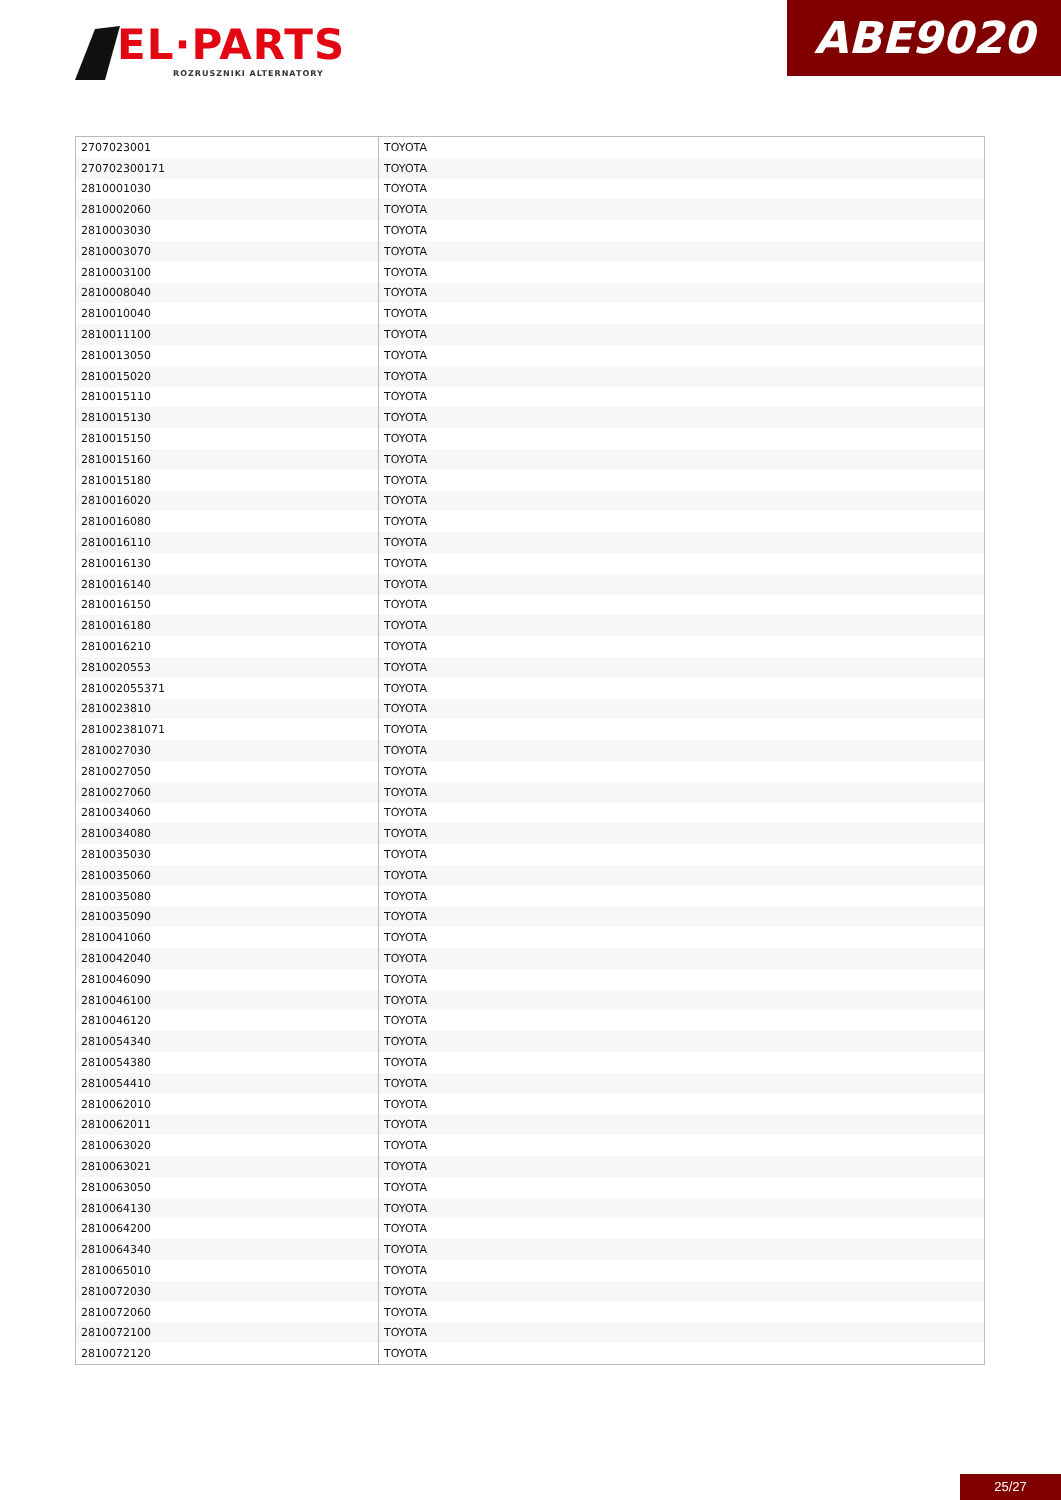EL·PARTS
ROZRUSZNIKI ALTERNATORY
ABE9020
| 2707023001 | TOYOTA |
| 270702300171 | TOYOTA |
| 2810001030 | TOYOTA |
| 2810002060 | TOYOTA |
| 2810003030 | TOYOTA |
| 2810003070 | TOYOTA |
| 2810003100 | TOYOTA |
| 2810008040 | TOYOTA |
| 2810010040 | TOYOTA |
| 2810011100 | TOYOTA |
| 2810013050 | TOYOTA |
| 2810015020 | TOYOTA |
| 2810015110 | TOYOTA |
| 2810015130 | TOYOTA |
| 2810015150 | TOYOTA |
| 2810015160 | TOYOTA |
| 2810015180 | TOYOTA |
| 2810016020 | TOYOTA |
| 2810016080 | TOYOTA |
| 2810016110 | TOYOTA |
| 2810016130 | TOYOTA |
| 2810016140 | TOYOTA |
| 2810016150 | TOYOTA |
| 2810016180 | TOYOTA |
| 2810016210 | TOYOTA |
| 2810020553 | TOYOTA |
| 281002055371 | TOYOTA |
| 2810023810 | TOYOTA |
| 281002381071 | TOYOTA |
| 2810027030 | TOYOTA |
| 2810027050 | TOYOTA |
| 2810027060 | TOYOTA |
| 2810034060 | TOYOTA |
| 2810034080 | TOYOTA |
| 2810035030 | TOYOTA |
| 2810035060 | TOYOTA |
| 2810035080 | TOYOTA |
| 2810035090 | TOYOTA |
| 2810041060 | TOYOTA |
| 2810042040 | TOYOTA |
| 2810046090 | TOYOTA |
| 2810046100 | TOYOTA |
| 2810046120 | TOYOTA |
| 2810054340 | TOYOTA |
| 2810054380 | TOYOTA |
| 2810054410 | TOYOTA |
| 2810062010 | TOYOTA |
| 2810062011 | TOYOTA |
| 2810063020 | TOYOTA |
| 2810063021 | TOYOTA |
| 2810063050 | TOYOTA |
| 2810064130 | TOYOTA |
| 2810064200 | TOYOTA |
| 2810064340 | TOYOTA |
| 2810065010 | TOYOTA |
| 2810072030 | TOYOTA |
| 2810072060 | TOYOTA |
| 2810072100 | TOYOTA |
| 2810072120 | TOYOTA |
25/27